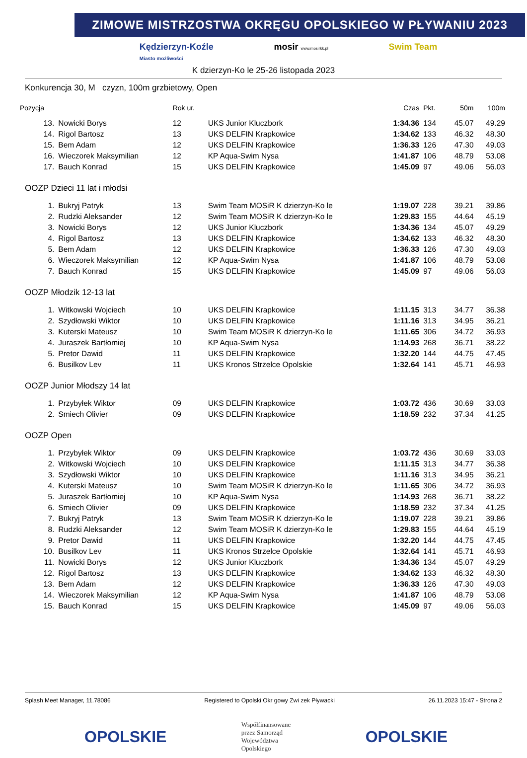ZIMOWE MISTRZOSTWA OKRĘGU OPOLSKIEGO W PŁYWANIU 2023
Kędzierzyn-Koźle
Miasto możliwości mosir www.mosirkk.pl Swim Team
K dzierzyn-Ko le 25-26 listopada 2023
Konkurencja 30, M czyzn, 100m grzbietowy, Open
| Pozycja | | Rok ur. | | Czas | Pkt. | 50m | 100m |
| --- | --- | --- | --- | --- | --- | --- | --- |
| 13. | Nowicki Borys | 12 | UKS Junior Kluczbork | 1:34.36 | 134 | 45.07 | 49.29 |
| 14. | Rigol Bartosz | 13 | UKS DELFIN Krapkowice | 1:34.62 | 133 | 46.32 | 48.30 |
| 15. | Bem Adam | 12 | UKS DELFIN Krapkowice | 1:36.33 | 126 | 47.30 | 49.03 |
| 16. | Wieczorek Maksymilian | 12 | KP Aqua-Swim Nysa | 1:41.87 | 106 | 48.79 | 53.08 |
| 17. | Bauch Konrad | 15 | UKS DELFIN Krapkowice | 1:45.09 | 97 | 49.06 | 56.03 |
| OOZP Dzieci 11 lat i młodsi | | | | | | | |
| 1. | Bukryj Patryk | 13 | Swim Team MOSiR K dzierzyn-Ko le | 1:19.07 | 228 | 39.21 | 39.86 |
| 2. | Rudzki Aleksander | 12 | Swim Team MOSiR K dzierzyn-Ko le | 1:29.83 | 155 | 44.64 | 45.19 |
| 3. | Nowicki Borys | 12 | UKS Junior Kluczbork | 1:34.36 | 134 | 45.07 | 49.29 |
| 4. | Rigol Bartosz | 13 | UKS DELFIN Krapkowice | 1:34.62 | 133 | 46.32 | 48.30 |
| 5. | Bem Adam | 12 | UKS DELFIN Krapkowice | 1:36.33 | 126 | 47.30 | 49.03 |
| 6. | Wieczorek Maksymilian | 12 | KP Aqua-Swim Nysa | 1:41.87 | 106 | 48.79 | 53.08 |
| 7. | Bauch Konrad | 15 | UKS DELFIN Krapkowice | 1:45.09 | 97 | 49.06 | 56.03 |
| OOZP Młodzik 12-13 lat | | | | | | | |
| 1. | Witkowski Wojciech | 10 | UKS DELFIN Krapkowice | 1:11.15 | 313 | 34.77 | 36.38 |
| 2. | Szydłowski Wiktor | 10 | UKS DELFIN Krapkowice | 1:11.16 | 313 | 34.95 | 36.21 |
| 3. | Kuterski Mateusz | 10 | Swim Team MOSiR K dzierzyn-Ko le | 1:11.65 | 306 | 34.72 | 36.93 |
| 4. | Juraszek Bartłomiej | 10 | KP Aqua-Swim Nysa | 1:14.93 | 268 | 36.71 | 38.22 |
| 5. | Pretor Dawid | 11 | UKS DELFIN Krapkowice | 1:32.20 | 144 | 44.75 | 47.45 |
| 6. | Busilkov Lev | 11 | UKS Kronos Strzelce Opolskie | 1:32.64 | 141 | 45.71 | 46.93 |
| OOZP Junior Młodszy 14 lat | | | | | | | |
| 1. | Przybyłek Wiktor | 09 | UKS DELFIN Krapkowice | 1:03.72 | 436 | 30.69 | 33.03 |
| 2. | Smiech Olivier | 09 | UKS DELFIN Krapkowice | 1:18.59 | 232 | 37.34 | 41.25 |
| OOZP Open | | | | | | | |
| 1. | Przybyłek Wiktor | 09 | UKS DELFIN Krapkowice | 1:03.72 | 436 | 30.69 | 33.03 |
| 2. | Witkowski Wojciech | 10 | UKS DELFIN Krapkowice | 1:11.15 | 313 | 34.77 | 36.38 |
| 3. | Szydłowski Wiktor | 10 | UKS DELFIN Krapkowice | 1:11.16 | 313 | 34.95 | 36.21 |
| 4. | Kuterski Mateusz | 10 | Swim Team MOSiR K dzierzyn-Ko le | 1:11.65 | 306 | 34.72 | 36.93 |
| 5. | Juraszek Bartłomiej | 10 | KP Aqua-Swim Nysa | 1:14.93 | 268 | 36.71 | 38.22 |
| 6. | Smiech Olivier | 09 | UKS DELFIN Krapkowice | 1:18.59 | 232 | 37.34 | 41.25 |
| 7. | Bukryj Patryk | 13 | Swim Team MOSiR K dzierzyn-Ko le | 1:19.07 | 228 | 39.21 | 39.86 |
| 8. | Rudzki Aleksander | 12 | Swim Team MOSiR K dzierzyn-Ko le | 1:29.83 | 155 | 44.64 | 45.19 |
| 9. | Pretor Dawid | 11 | UKS DELFIN Krapkowice | 1:32.20 | 144 | 44.75 | 47.45 |
| 10. | Busilkov Lev | 11 | UKS Kronos Strzelce Opolskie | 1:32.64 | 141 | 45.71 | 46.93 |
| 11. | Nowicki Borys | 12 | UKS Junior Kluczbork | 1:34.36 | 134 | 45.07 | 49.29 |
| 12. | Rigol Bartosz | 13 | UKS DELFIN Krapkowice | 1:34.62 | 133 | 46.32 | 48.30 |
| 13. | Bem Adam | 12 | UKS DELFIN Krapkowice | 1:36.33 | 126 | 47.30 | 49.03 |
| 14. | Wieczorek Maksymilian | 12 | KP Aqua-Swim Nysa | 1:41.87 | 106 | 48.79 | 53.08 |
| 15. | Bauch Konrad | 15 | UKS DELFIN Krapkowice | 1:45.09 | 97 | 49.06 | 56.03 |
Splash Meet Manager, 11.78086 Registered to Opolski Okr gowy Zwi zek Pływacki 26.11.2023 15:47 - Strona 2
OPOLSKIE Współfinansowane
przez Samorząd
Województwa
Opolskiego OPOLSKIE